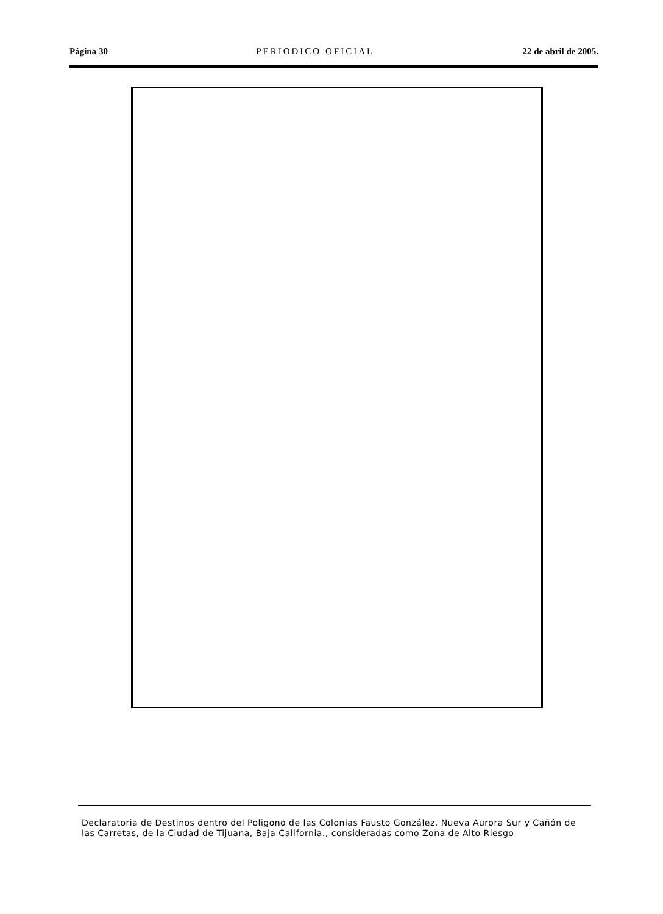Página 30 PERIODICO OFICIAL 22 de abril de 2005.
Declaratoria de Destinos dentro del Poligono de las Colonias Fausto González, Nueva Aurora Sur y Cañón de las Carretas, de la Ciudad de Tijuana, Baja California., consideradas como Zona de Alto Riesgo